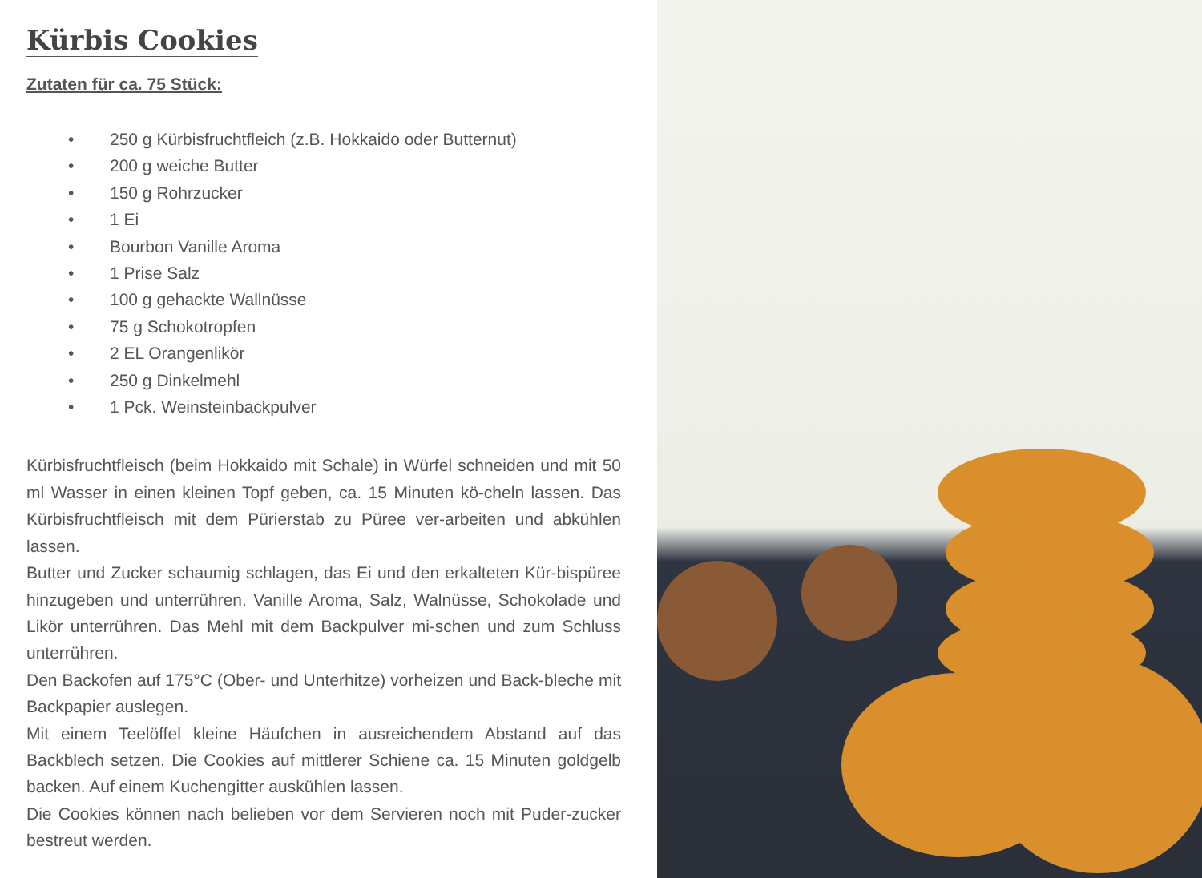Kürbis Cookies
Zutaten für ca. 75 Stück:
• 250 g Kürbisfruchtfleich (z.B. Hokkaido oder Butternut)
• 200 g weiche Butter
• 150 g Rohrzucker
• 1 Ei
• Bourbon Vanille Aroma
• 1 Prise Salz
• 100 g gehackte Wallnüsse
• 75 g Schokotropfen
• 2 EL Orangenlikör
• 250 g Dinkelmehl
• 1 Pck. Weinsteinbackpulver
Kürbisfruchtfleisch (beim Hokkaido mit Schale) in Würfel schneiden und mit 50 ml Wasser in einen kleinen Topf geben, ca. 15 Minuten kö-cheln lassen. Das Kürbisfruchtfleisch mit dem Pürierstab zu Püree ver-arbeiten und abkühlen lassen.
Butter und Zucker schaumig schlagen, das Ei und den erkalteten Kür-bispüree hinzugeben und unterrühren. Vanille Aroma, Salz, Walnüsse, Schokolade und Likör unterrühren. Das Mehl mit dem Backpulver mi-schen und zum Schluss unterrühren.
Den Backofen auf 175°C (Ober- und Unterhitze) vorheizen und Back-bleche mit Backpapier auslegen.
Mit einem Teelöffel kleine Häufchen in ausreichendem Abstand auf das Backblech setzen. Die Cookies auf mittlerer Schiene ca. 15 Minuten goldgelb backen. Auf einem Kuchengitter auskühlen lassen.
Die Cookies können nach belieben vor dem Servieren noch mit Puder-zucker bestreut werden.